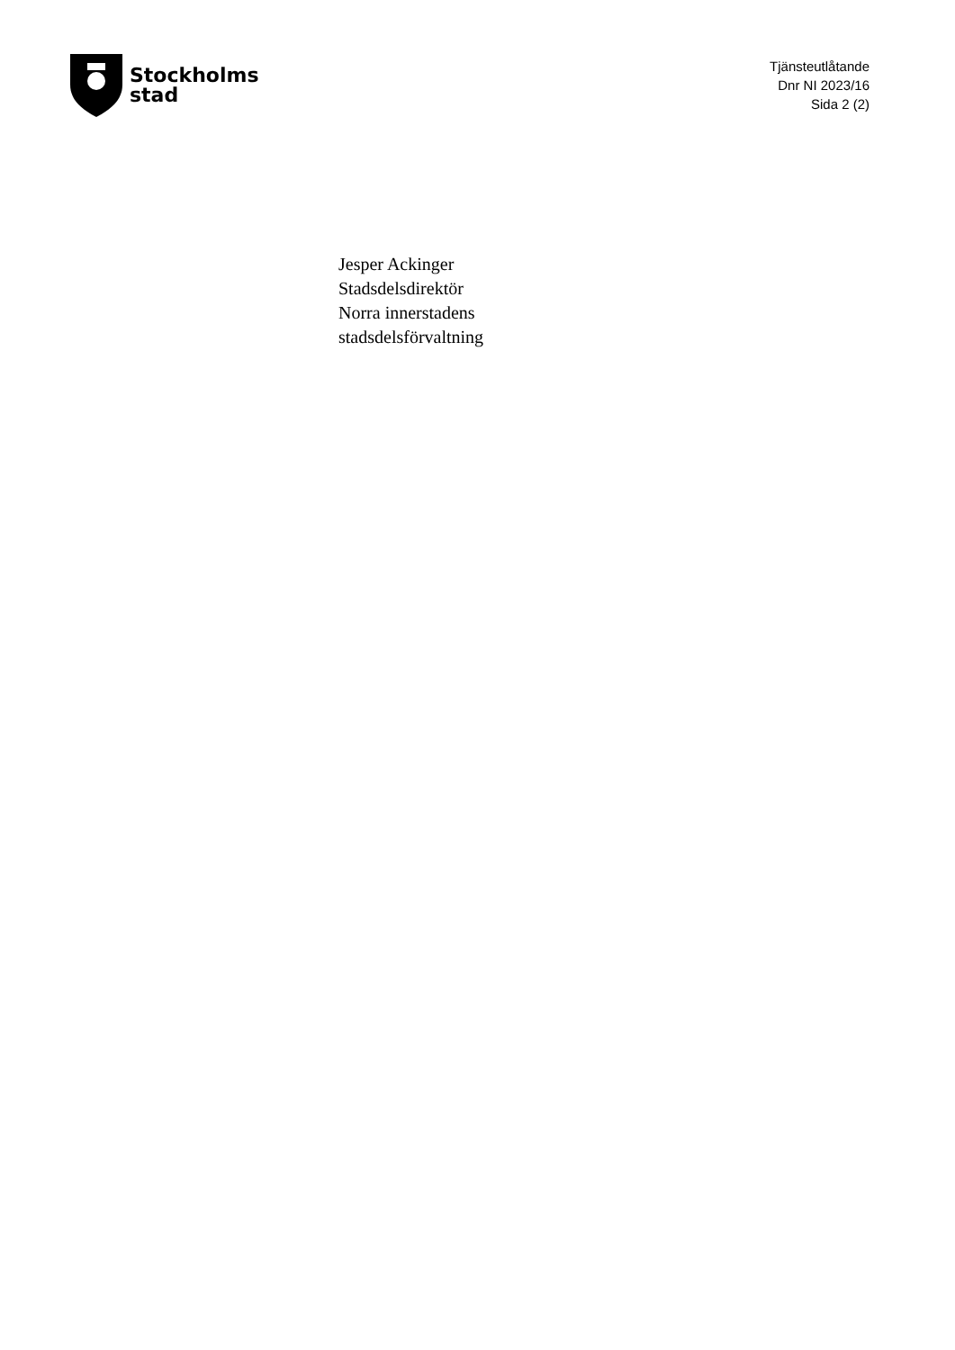Stockholms
stad
Tjänsteutlåtande
Dnr NI 2023/16
Sida 2 (2)
Jesper Ackinger
Stadsdelsdirektör
Norra innerstadens
stadsdelsförvaltning